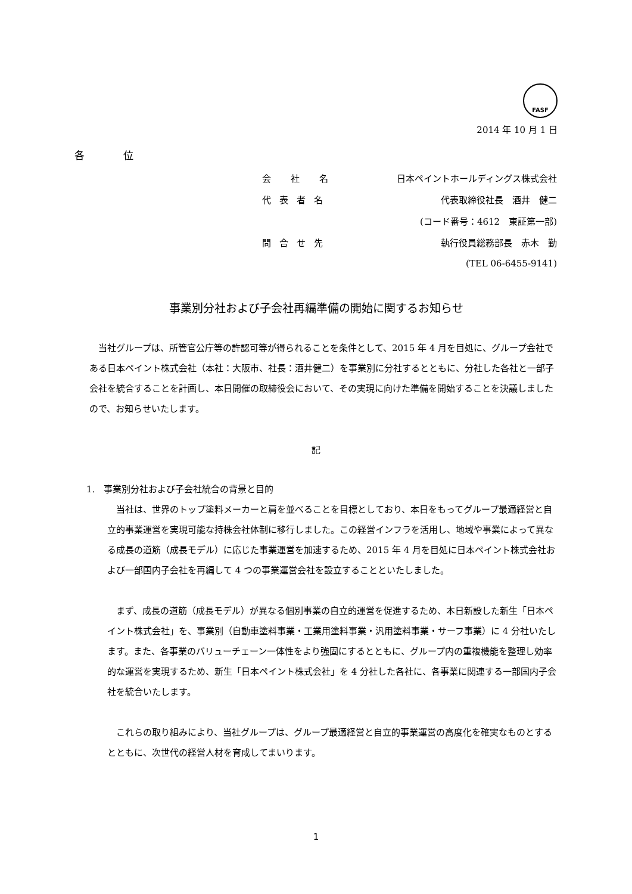FASF
2014 年 10 月 1 日
各 位
| 会 社 名 | 日本ペイントホールディングス株式会社 |
| 代表者名 | 代表取締役社長 酒井 健二 |
| | (コード番号：4612 東証第一部) |
| 問合せ先 | 執行役員総務部長 赤木 勤 |
| | (TEL 06-6455-9141) |
事業別分社および子会社再編準備の開始に関するお知らせ
当社グループは、所管官公庁等の許認可等が得られることを条件として、2015 年 4 月を目処に、グループ会社である日本ペイント株式会社（本社：大阪市、社長：酒井健二）を事業別に分社するとともに、分社した各社と一部子会社を統合することを計画し、本日開催の取締役会において、その実現に向けた準備を開始することを決議しましたので、お知らせいたします。
記
1.　事業別分社および子会社統合の背景と目的
当社は、世界のトップ塗料メーカーと肩を並べることを目標としており、本日をもってグループ最適経営と自立的事業運営を実現可能な持株会社体制に移行しました。この経営インフラを活用し、地域や事業によって異なる成長の道筋（成長モデル）に応じた事業運営を加速するため、2015 年 4 月を目処に日本ペイント株式会社および一部国内子会社を再編して 4 つの事業運営会社を設立することといたしました。
まず、成長の道筋（成長モデル）が異なる個別事業の自立的運営を促進するため、本日新設した新生「日本ペイント株式会社」を、事業別（自動車塗料事業・工業用塗料事業・汎用塗料事業・サーフ事業）に 4 分社いたします。また、各事業のバリューチェーン一体性をより強固にするとともに、グループ内の重複機能を整理し効率的な運営を実現するため、新生「日本ペイント株式会社」を 4 分社した各社に、各事業に関連する一部国内子会社を統合いたします。
これらの取り組みにより、当社グループは、グループ最適経営と自立的事業運営の高度化を確実なものとするとともに、次世代の経営人材を育成してまいります。
1